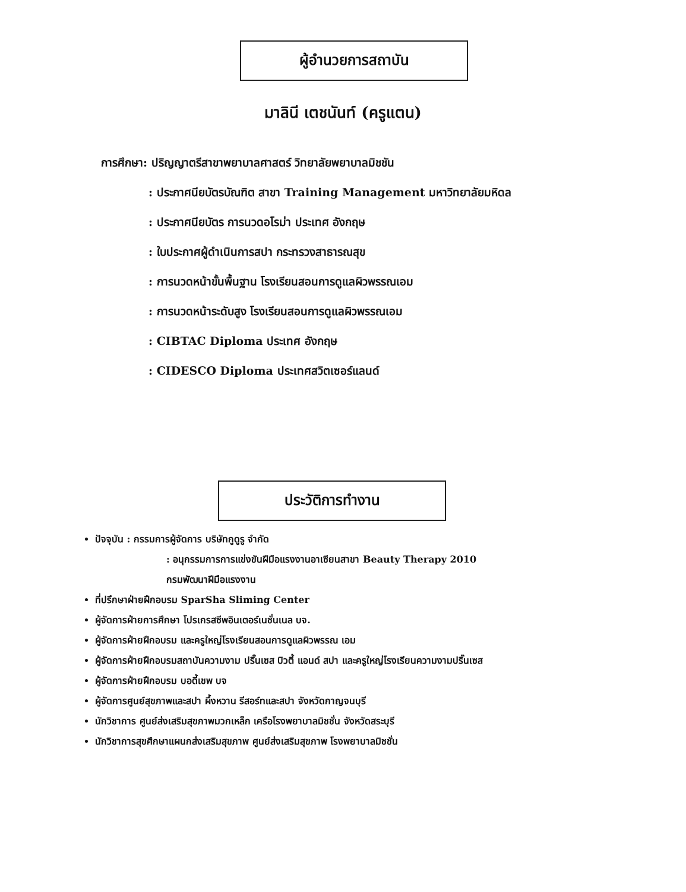ผู้อำนวยการสถาบัน
มาลินี เตชนันท์ (ครูแตน)
การศึกษา: ปริญญาตรีสาขาพยาบาลศาสตร์ วิทยาลัยพยาบาลมิชชัน
: ประกาศนียบัตรบัณฑิต สาขา Training Management มหาวิทยาลัยมหิดล
: ประกาศนียบัตร การนวดอโรม่า ประเทศ อังกฤษ
: ใบประกาศผู้ดำเนินการสปา กระทรวงสาธารณสุข
: การนวดหน้าขั้นพื้นฐาน โรงเรียนสอนการดูแลผิวพรรณเอม
: การนวดหน้าระดับสูง โรงเรียนสอนการดูแลผิวพรรณเอม
: CIBTAC Diploma ประเทศ อังกฤษ
: CIDESCO Diploma ประเทศสวิตเซอร์แลนด์
ประวัติการทำงาน
ปัจจุบัน : กรรมการผู้จัดการ บริษัทกูดูรู จำกัด
: อนุกรรมการการแข่งขันฝีมือแรงงานอาเซียนสาขา Beauty Therapy 2010
กรมพัฒนาฝีมือแรงงาน
ที่ปรึกษาฝ่ายฝึกอบรม SparSha Sliming Center
ผู้จัดการฝ่ายการศึกษา โปรเกรสซีพอินเตอร์เนชั่นเนล บจ.
ผู้จัดการฝ่ายฝึกอบรม และครูใหญ่โรงเรียนสอนการดูแลผิวพรรณ เอม
ผู้จัดการฝ่ายฝึกอบรมสถาบันความงาม ปริ๊นเซส บิวตี้ แอนด์ สปา และครูใหญ่โรงเรียนความงามปริ๊นเซส
ผู้จัดการฝ่ายฝึกอบรม บอดี้เชพ บจ
ผู้จัดการศูนย์สุขภาพและสปา ผึ้งหวาน รีสอร์ทและสปา จังหวัดกาญจนบุรี
นักวิชาการ ศูนย์ส่งเสริมสุขภาพมวกเหล็ก เครือโรงพยาบาลมิชชั่น จังหวัดสระบุรี
นักวิชาการสุขศึกษาแผนกส่งเสริมสุขภาพ ศูนย์ส่งเสริมสุขภาพ โรงพยาบาลมิชชั่น